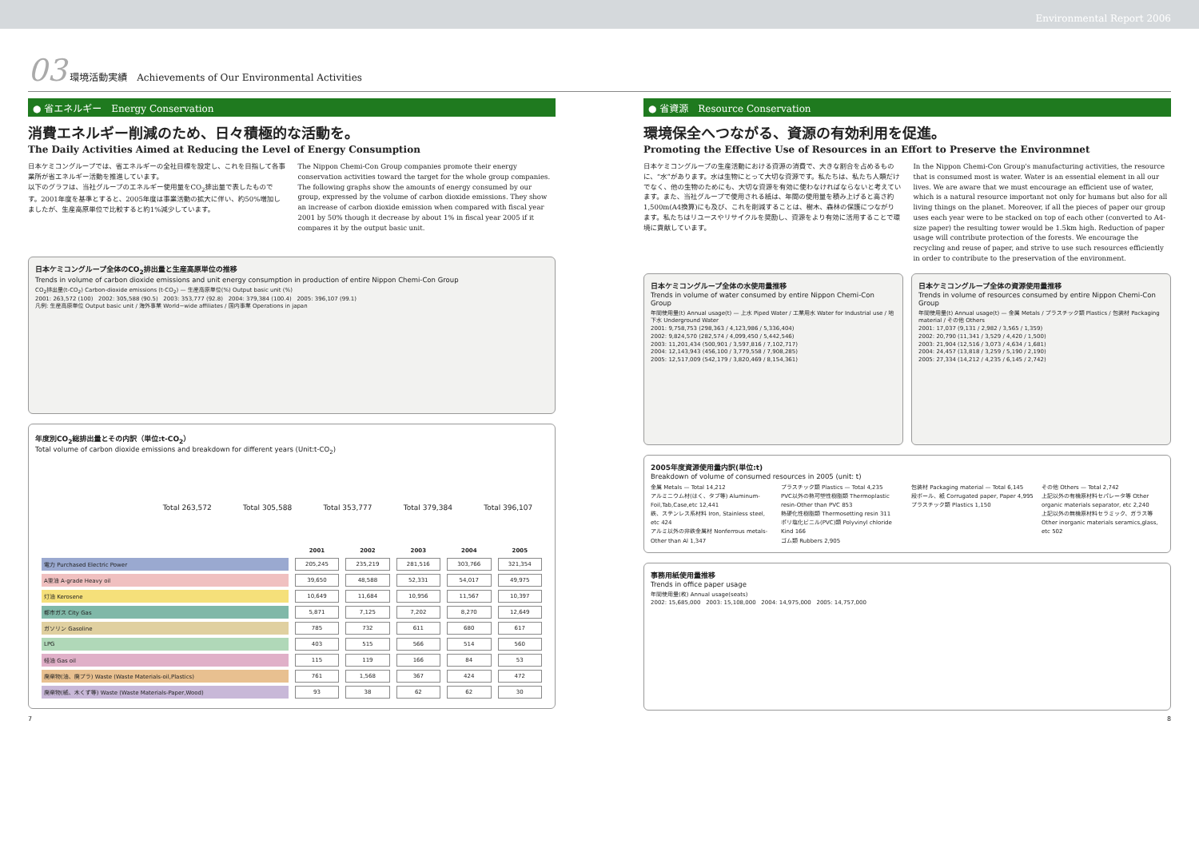Environmental Report 2006
03 環境活動実績　Achievements of Our Environmental Activities
● 省エネルギー　Energy Conservation
消費エネルギー削減のため、日々積極的な活動を。
The Daily Activities Aimed at Reducing the Level of Energy Consumption
日本ケミコングループでは、省エネルギーの全社目標を設定し、これを目指して各事業所が省エネルギー活動を推進しています。
以下のグラフは、当社グループのエネルギー使用量をCO<sub>2</sub>排出量で表したものです。2001年度を基準とすると、2005年度は事業活動の拡大に伴い、約50%増加しましたが、生産高原単位で比較すると約1%減少しています。
The Nippon Chemi-Con Group companies promote their energy conservation activities toward the target for the whole group companies.
The following graphs show the amounts of energy consumed by our group, expressed by the volume of carbon dioxide emissions. They show an increase of carbon dioxide emission when compared with fiscal year 2001 by 50% though it decrease by about 1% in fiscal year 2005 if it compares it by the output basic unit.
日本ケミコングループ全体のCO<sub>2</sub>排出量と生産高原単位の推移
Trends in volume of carbon dioxide emissions and unit energy consumption in production of entire Nippon Chemi-Con Group
CO<sub>2</sub>排出量(t-CO<sub>2</sub>) Carbon-dioxide emissions (t-CO<sub>2</sub>) — 生産高原単位(%) Output basic unit (%)
2001: 263,572 (100) 2002: 305,588 (90.5) 2003: 353,777 (92.8) 2004: 379,384 (100.4) 2005: 396,107 (99.1)
凡例: 生産高原単位 Output basic unit / 海外事業 World−wide affiliates / 国内事業 Operations in japan
年度別CO<sub>2</sub>総排出量とその内訳（単位:t-CO<sub>2</sub>）
Total volume of carbon dioxide emissions and breakdown for different years (Unit:t-CO<sub>2</sub>)
Total 263,572 Total 305,588 Total 353,777 Total 379,384 Total 396,107
| | 2001 | 2002 | 2003 | 2004 | 2005 |
| 電力 Purchased Electric Power | 205,245 | 235,219 | 281,516 | 303,766 | 321,354 |
| A重油 A-grade Heavy oil | 39,650 | 48,588 | 52,331 | 54,017 | 49,975 |
| 灯油 Kerosene | 10,649 | 11,684 | 10,956 | 11,567 | 10,397 |
| 都市ガス City Gas | 5,871 | 7,125 | 7,202 | 8,270 | 12,649 |
| ガソリン Gasoline | 785 | 732 | 611 | 680 | 617 |
| LPG | 403 | 515 | 566 | 514 | 560 |
| 軽油 Gas oil | 115 | 119 | 166 | 84 | 53 |
| 廃棄物(油、廃プラ) Waste (Waste Materials-oil,Plastics) | 761 | 1,568 | 367 | 424 | 472 |
| 廃棄物(紙、木くず等) Waste (Waste Materials-Paper,Wood) | 93 | 38 | 62 | 62 | 30 |
● 省資源　Resource Conservation
環境保全へつながる、資源の有効利用を促進。
Promoting the Effective Use of Resources in an Effort to Preserve the Environmnet
日本ケミコングループの生産活動における資源の消費で、大きな割合を占めるものに、“水”があります。水は生物にとって大切な資源です。私たちは、私たち人類だけでなく、他の生物のためにも、大切な資源を有効に使わなければならないと考えています。また、当社グループで使用される紙は、年間の使用量を積み上げると高さ約1,500m(A4換算)にも及び、これを削減することは、樹木、森林の保護につながります。私たちはリユースやリサイクルを奨励し、資源をより有効に活用することで環境に貢献しています。
In the Nippon Chemi-Con Group's manufacturing activities, the resource that is consumed most is water. Water is an essential element in all our lives. We are aware that we must encourage an efficient use of water, which is a natural resource important not only for humans but also for all living things on the planet. Moreover, if all the pieces of paper our group uses each year were to be stacked on top of each other (converted to A4-size paper) the resulting tower would be 1.5km high. Reduction of paper usage will contribute protection of the forests. We encourage the recycling and reuse of paper, and strive to use such resources efficiently in order to contribute to the preservation of the environment.
日本ケミコングループ全体の水使用量推移
Trends in volume of water consumed by entire Nippon Chemi-Con Group
年間使用量(t) Annual usage(t) — 上水 Piped Water / 工業用水 Water for Industrial use / 地下水 Underground Water
2001: 9,758,753 (298,363 / 4,123,986 / 5,336,404)
2002: 9,824,570 (282,574 / 4,099,450 / 5,442,546)
2003: 11,201,434 (500,901 / 3,597,816 / 7,102,717)
2004: 12,143,943 (456,100 / 3,779,558 / 7,908,285)
2005: 12,517,009 (542,179 / 3,820,469 / 8,154,361)
日本ケミコングループ全体の資源使用量推移
Trends in volume of resources consumed by entire Nippon Chemi-Con Group
年間使用量(t) Annual usage(t) — 金属 Metals / プラスチック類 Plastics / 包装材 Packaging material / その他 Others
2001: 17,037 (9,131 / 2,982 / 3,565 / 1,359)
2002: 20,790 (11,341 / 3,529 / 4,420 / 1,500)
2003: 21,904 (12,516 / 3,073 / 4,634 / 1,681)
2004: 24,457 (13,818 / 3,259 / 5,190 / 2,190)
2005: 27,334 (14,212 / 4,235 / 6,145 / 2,742)
2005年度資源使用量内訳(単位:t)
Breakdown of volume of consumed resources in 2005 (unit: t)
金属 Metals — Total 14,212
アルミニウム材(はく、タブ等) Aluminum-Foil,Tab,Case,etc 12,441
鉄、ステンレス系材料 Iron, Stainless steel, etc 424
アルミ以外の非鉄金属材 Nonferrous metals-Other than Al 1,347
プラスチック類 Plastics — Total 4,235
PVC以外の熱可塑性樹脂類 Thermoplastic resin-Other than PVC 853
熱硬化性樹脂類 Thermosetting resin 311
ポリ塩化ビニル(PVC)類 Polyvinyl chloride Kind 166
ゴム類 Rubbers 2,905
包装材 Packaging material — Total 6,145
段ボール、紙 Corrugated paper, Paper 4,995
プラスチック類 Plastics 1,150
その他 Others — Total 2,742
上記以外の有機原材料セパレータ等 Other organic materials separator, etc 2,240
上記以外の無機原材料セラミック、ガラス等 Other inorganic materials seramics,glass, etc 502
事務用紙使用量推移
Trends in office paper usage
年間使用量(枚) Annual usage(seats)
2002: 15,685,000 2003: 15,108,000 2004: 14,975,000 2005: 14,757,000
7 8